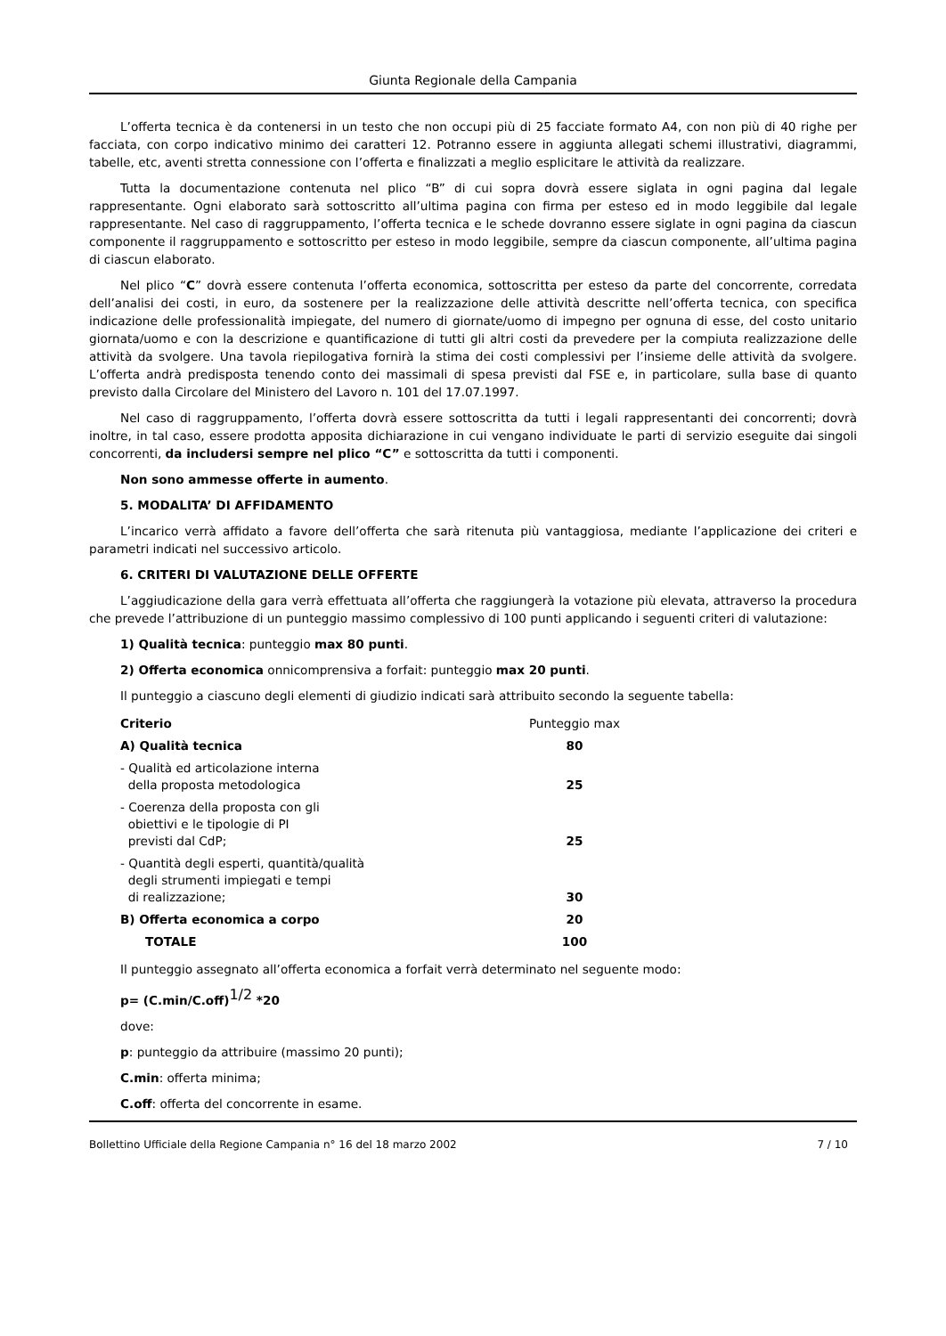Giunta Regionale della Campania
L’offerta tecnica è da contenersi in un testo che non occupi più di 25 facciate formato A4, con non più di 40 righe per facciata, con corpo indicativo minimo dei caratteri 12. Potranno essere in aggiunta allegati schemi illustrativi, diagrammi, tabelle, etc, aventi stretta connessione con l’offerta e finalizzati a meglio esplicitare le attività da realizzare.
Tutta la documentazione contenuta nel plico “B” di cui sopra dovrà essere siglata in ogni pagina dal legale rappresentante. Ogni elaborato sarà sottoscritto all’ultima pagina con firma per esteso ed in modo leggibile dal legale rappresentante. Nel caso di raggruppamento, l’offerta tecnica e le schede dovranno essere siglate in ogni pagina da ciascun componente il raggruppamento e sottoscritto per esteso in modo leggibile, sempre da ciascun componente, all’ultima pagina di ciascun elaborato.
Nel plico “C” dovrà essere contenuta l’offerta economica, sottoscritta per esteso da parte del concorrente, corredata dell’analisi dei costi, in euro, da sostenere per la realizzazione delle attività descritte nell’offerta tecnica, con specifica indicazione delle professionalità impiegate, del numero di giornate/uomo di impegno per ognuna di esse, del costo unitario giornata/uomo e con la descrizione e quantificazione di tutti gli altri costi da prevedere per la compiuta realizzazione delle attività da svolgere. Una tavola riepilogativa fornirà la stima dei costi complessivi per l’insieme delle attività da svolgere. L’offerta andrà predisposta tenendo conto dei massimali di spesa previsti dal FSE e, in particolare, sulla base di quanto previsto dalla Circolare del Ministero del Lavoro n. 101 del 17.07.1997.
Nel caso di raggruppamento, l’offerta dovrà essere sottoscritta da tutti i legali rappresentanti dei concorrenti; dovrà inoltre, in tal caso, essere prodotta apposita dichiarazione in cui vengano individuate le parti di servizio eseguite dai singoli concorrenti, da includersi sempre nel plico “C” e sottoscritta da tutti i componenti.
Non sono ammesse offerte in aumento.
5. MODALITA’ DI AFFIDAMENTO
L’incarico verrà affidato a favore dell’offerta che sarà ritenuta più vantaggiosa, mediante l’applicazione dei criteri e parametri indicati nel successivo articolo.
6. CRITERI DI VALUTAZIONE DELLE OFFERTE
L’aggiudicazione della gara verrà effettuata all’offerta che raggiungerà la votazione più elevata, attraverso la procedura che prevede l’attribuzione di un punteggio massimo complessivo di 100 punti applicando i seguenti criteri di valutazione:
1) Qualità tecnica: punteggio max 80 punti.
2) Offerta economica onnicomprensiva a forfait: punteggio max 20 punti.
Il punteggio a ciascuno degli elementi di giudizio indicati sarà attribuito secondo la seguente tabella:
| Criterio | Punteggio max |
| A) Qualità tecnica | 80 |
| - Qualità ed articolazione interna della proposta metodologica | 25 |
| - Coerenza della proposta con gli obiettivi e le tipologie di PI previsti dal CdP; | 25 |
| - Quantità degli esperti, quantità/qualità degli strumenti impiegati e tempi di realizzazione; | 30 |
| B) Offerta economica a corpo | 20 |
| TOTALE | 100 |
Il punteggio assegnato all’offerta economica a forfait verrà determinato nel seguente modo:
p= (C.min/C.off)<sup>1/2</sup> *20
dove:
p: punteggio da attribuire (massimo 20 punti);
C.min: offerta minima;
C.off: offerta del concorrente in esame.
Bollettino Ufficiale della Regione Campania n° 16 del 18 marzo 2002 7 / 10